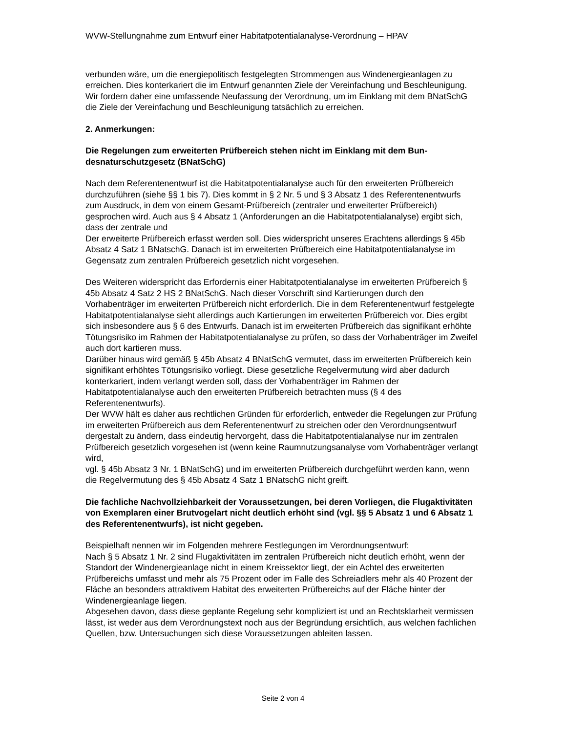WVW-Stellungnahme zum Entwurf einer Habitatpotentialanalyse-Verordnung – HPAV
verbunden wäre, um die energiepolitisch festgelegten Strommengen aus Windenergieanla­gen zu erreichen. Dies konterkariert die im Entwurf genannten Ziele der Vereinfachung und Beschleunigung. Wir fordern daher eine umfassende Neufassung der Verordnung, um im Einklang mit dem BNatSchG die Ziele der Vereinfachung und Beschleunigung tatsächlich zu erreichen.
2. Anmerkungen:
Die Regelungen zum erweiterten Prüfbereich stehen nicht im Einklang mit dem Bun­desnaturschutzgesetz (BNatSchG)
Nach dem Referentenentwurf ist die Habitatpotentialanalyse auch für den erweiterten Prüf­bereich durchzuführen (siehe §§ 1 bis 7). Dies kommt in § 2 Nr. 5 und § 3 Absatz 1 des Re­ferentenentwurfs zum Ausdruck, in dem von einem Gesamt-Prüfbereich (zentraler und erwei­terter Prüfbereich) gesprochen wird. Auch aus § 4 Absatz 1 (Anforderungen an die Habitat­potentialanalyse) ergibt sich, dass der zentrale und
Der erweiterte Prüfbereich erfasst werden soll. Dies widerspricht unseres Erachtens aller­dings § 45b Absatz 4 Satz 1 BNatschG. Danach ist im erweiterten Prüfbereich eine Habitat­potentialanalyse im Gegensatz zum zentralen Prüfbereich gesetzlich nicht vorgesehen.
Des Weiteren widerspricht das Erfordernis einer Habitatpotentialanalyse im erweiterten Prüf­bereich § 45b Absatz 4 Satz 2 HS 2 BNatSchG. Nach dieser Vorschrift sind Kartierungen durch den Vorhabenträger im erweiterten Prüfbereich nicht erforderlich. Die in dem Referen­tenentwurf festgelegte Habitatpotentialanalyse sieht allerdings auch Kartierungen im erwei­terten Prüfbereich vor. Dies ergibt sich insbesondere aus § 6 des Entwurfs. Danach ist im er­weiterten Prüfbereich das signifikant erhöhte Tötungsrisiko im Rahmen der Habitatpotential­analyse zu prüfen, so dass der Vorhabenträger im Zweifel auch dort kartieren muss.
Darüber hinaus wird gemäß § 45b Absatz 4 BNatSchG vermutet, dass im erweiterten Prüf­bereich kein signifikant erhöhtes Tötungsrisiko vorliegt. Diese gesetzliche Regelvermutung wird aber dadurch konterkariert, indem verlangt werden soll, dass der Vorhabenträger im Rahmen der Habitatpotentialanalyse auch den erweiterten Prüfbereich betrachten muss (§ 4 des Referentenentwurfs).
Der WVW hält es daher aus rechtlichen Gründen für erforderlich, entweder die Regelungen zur Prüfung im erweiterten Prüfbereich aus dem Referentenentwurf zu streichen oder den Verordnungsentwurf dergestalt zu ändern, dass eindeutig hervorgeht, dass die Habitatpoten­tialanalyse nur im zentralen Prüfbereich gesetzlich vorgesehen ist (wenn keine Raumnut­zungsanalyse vom Vorhabenträger verlangt wird,
vgl. § 45b Absatz 3 Nr. 1 BNatSchG) und im erweiterten Prüfbereich durchgeführt werden kann, wenn die Regelvermutung des § 45b Absatz 4 Satz 1 BNatschG nicht greift.
Die fachliche Nachvollziehbarkeit der Voraussetzungen, bei deren Vorliegen, die Flug­aktivitäten von Exemplaren einer Brutvogelart nicht deutlich erhöht sind (vgl. §§ 5 Ab­satz 1 und 6 Absatz 1 des Referentenentwurfs), ist nicht gegeben.
Beispielhaft nennen wir im Folgenden mehrere Festlegungen im Verordnungsentwurf:
Nach § 5 Absatz 1 Nr. 2 sind Flugaktivitäten im zentralen Prüfbereich nicht deutlich erhöht, wenn der Standort der Windenergieanlage nicht in einem Kreissektor liegt, der ein Achtel des erweiterten Prüfbereichs umfasst und mehr als 75 Prozent oder im Falle des Schreiadlers mehr als 40 Prozent der Fläche an besonders attraktivem Habitat des erweiterten Prüfbe­reichs auf der Fläche hinter der Windenergieanlage liegen.
Abgesehen davon, dass diese geplante Regelung sehr kompliziert ist und an Rechtsklarheit vermissen lässt, ist weder aus dem Verordnungstext noch aus der Begründung ersichtlich, aus welchen fachlichen Quellen, bzw. Untersuchungen sich diese Voraussetzungen ableiten lassen.
Seite 2 von 4